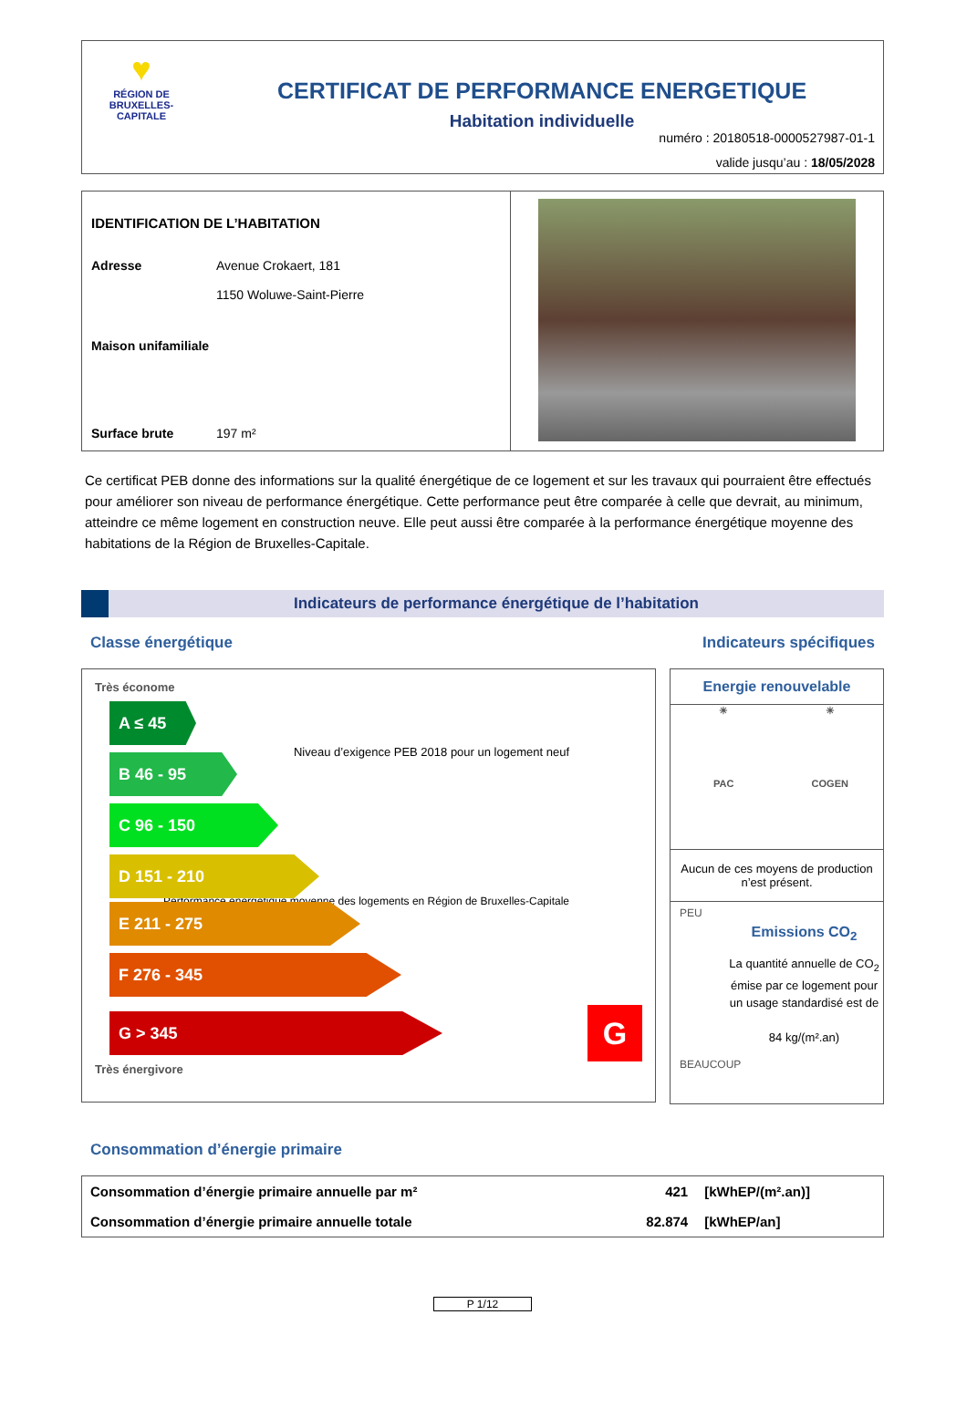♥
RÉGION DE
BRUXELLES-
CAPITALE
CERTIFICAT DE PERFORMANCE ENERGETIQUE
Habitation individuelle
numéro : 20180518-0000527987-01-1
valide jusqu’au : 18/05/2028
IDENTIFICATION DE L’HABITATION
Adresse Avenue Crokaert, 181
1150 Woluwe-Saint-Pierre
Maison unifamiliale
Surface brute 197 m²
Ce certificat PEB donne des informations sur la qualité énergétique de ce logement et sur les travaux qui pourraient être effectués pour améliorer son niveau de performance énergétique. Cette performance peut être comparée à celle que devrait, au minimum, atteindre ce même logement en construction neuve. Elle peut aussi être comparée à la performance énergétique moyenne des habitations de la Région de Bruxelles-Capitale.
Indicateurs de performance énergétique de l’habitation
Classe énergétique Indicateurs spécifiques
Très économe
A ≤ 45
Niveau d’exigence PEB 2018 pour un logement neuf
B 46 - 95
C 96 - 150
D 151 - 210
Performance énergétique moyenne des logements en Région de Bruxelles-Capitale
E 211 - 275
F 276 - 345
G > 345
G
Très énergivore
Energie renouvelable
☀
☀
PAC
COGEN
Aucun de ces moyens de production n’est présent.
PEU
Emissions CO<sub>2</sub>
La quantité annuelle de CO<sub>2</sub> émise par ce logement pour un usage standardisé est de
84 kg/(m².an)
BEAUCOUP
Consommation d’énergie primaire
| Consommation d’énergie primaire annuelle par m² | 421 | [kWhEP/(m².an)] |
| Consommation d’énergie primaire annuelle totale | 82.874 | [kWhEP/an] |
P 1/12